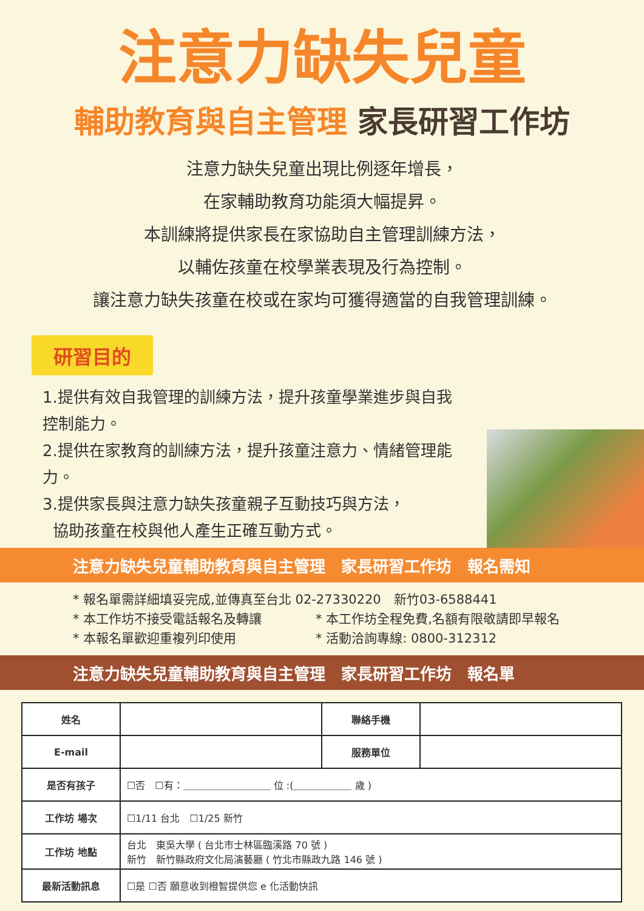注意力缺失兒童
輔助教育與自主管理 家長研習工作坊
注意力缺失兒童出現比例逐年增長，
在家輔助教育功能須大幅提昇。
本訓練將提供家長在家協助自主管理訓練方法，
以輔佐孩童在校學業表現及行為控制。
讓注意力缺失孩童在校或在家均可獲得適當的自我管理訓練。
研習目的
1.提供有效自我管理的訓練方法，提升孩童學業進步與自我控制能力。
2.提供在家教育的訓練方法，提升孩童注意力、情緒管理能力。
3.提供家長與注意力缺失孩童親子互動技巧與方法，
協助孩童在校與他人產生正確互動方式。
注意力缺失兒童輔助教育與自主管理　家長研習工作坊　報名需知
* 報名單需詳細填妥完成,並傳真至台北 02-27330220　新竹03-6588441
* 本工作坊不接受電話報名及轉讓 * 本工作坊全程免費,名額有限敬請即早報名
* 本報名單歡迎重複列印使用 * 活動洽詢專線: 0800-312312
注意力缺失兒童輔助教育與自主管理　家長研習工作坊　報名單
| 姓名 | | 聯絡手機 | |
| E-mail | | 服務單位 | |
| 是否有孩子 | ☐否 ☐有：＿＿＿＿＿＿＿＿＿ 位 :(＿＿＿＿＿＿ 歲 ) | | |
| 工作坊 場次 | ☐1/11 台北 ☐1/25 新竹 | | |
| 工作坊 地點 | 台北 東吳大學 ( 台北市士林區臨溪路 70 號 ) 新竹 新竹縣政府文化局演藝廳 ( 竹北市縣政九路 146 號 ) | | |
| 最新活動訊息 | ☐是 ☐否 願意收到橙智提供您 e 化活動快訊 | | |